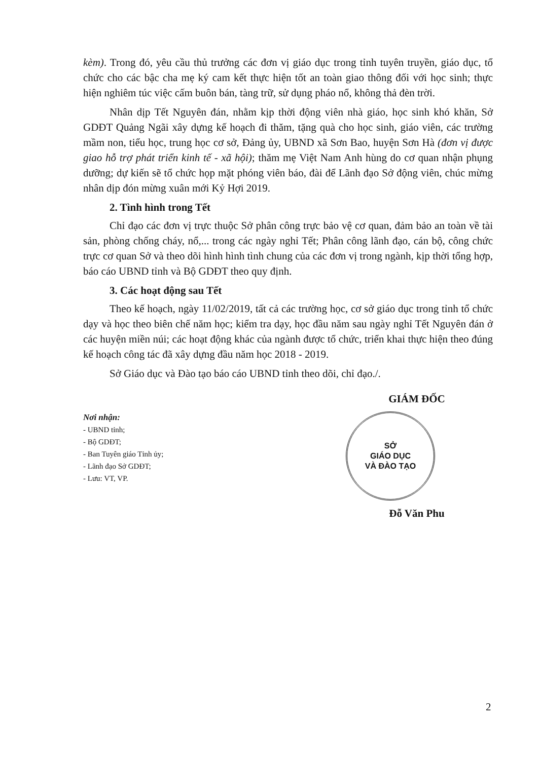kèm). Trong đó, yêu cầu thủ trưởng các đơn vị giáo dục trong tỉnh tuyên truyền, giáo dục, tổ chức cho các bậc cha mẹ ký cam kết thực hiện tốt an toàn giao thông đối với học sinh; thực hiện nghiêm túc việc cấm buôn bán, tàng trữ, sử dụng pháo nổ, không thả đèn trời.
Nhân dịp Tết Nguyên đán, nhằm kịp thời động viên nhà giáo, học sinh khó khăn, Sở GDĐT Quảng Ngãi xây dựng kế hoạch đi thăm, tặng quà cho học sinh, giáo viên, các trường mầm non, tiểu học, trung học cơ sở, Đảng ủy, UBND xã Sơn Bao, huyện Sơn Hà (đơn vị được giao hỗ trợ phát triển kinh tế - xã hội); thăm mẹ Việt Nam Anh hùng do cơ quan nhận phụng dưỡng; dự kiến sẽ tổ chức họp mặt phóng viên báo, đài để Lãnh đạo Sở động viên, chúc mừng nhân dịp đón mừng xuân mới Kỷ Hợi 2019.
2. Tình hình trong Tết
Chỉ đạo các đơn vị trực thuộc Sở phân công trực bảo vệ cơ quan, đảm bảo an toàn về tài sản, phòng chống cháy, nổ,... trong các ngày nghỉ Tết; Phân công lãnh đạo, cán bộ, công chức trực cơ quan Sở và theo dõi hình hình tình chung của các đơn vị trong ngành, kịp thời tổng hợp, báo cáo UBND tỉnh và Bộ GDĐT theo quy định.
3. Các hoạt động sau Tết
Theo kế hoạch, ngày 11/02/2019, tất cả các trường học, cơ sở giáo dục trong tỉnh tổ chức dạy và học theo biên chế năm học; kiểm tra dạy, học đầu năm sau ngày nghỉ Tết Nguyên đán ở các huyện miền núi; các hoạt động khác của ngành được tổ chức, triển khai thực hiện theo đúng kế hoạch công tác đã xây dựng đầu năm học 2018 - 2019.
Sở Giáo dục và Đào tạo báo cáo UBND tỉnh theo dõi, chỉ đạo./.
Nơi nhận:
- UBND tỉnh;
- Bộ GDĐT;
- Ban Tuyên giáo Tỉnh ủy;
- Lãnh đạo Sở GDĐT;
- Lưu: VT, VP.
GIÁM ĐỐC
SỞ
GIÁO DỤC
VÀ ĐÀO TẠO
Đỗ Văn Phu
2